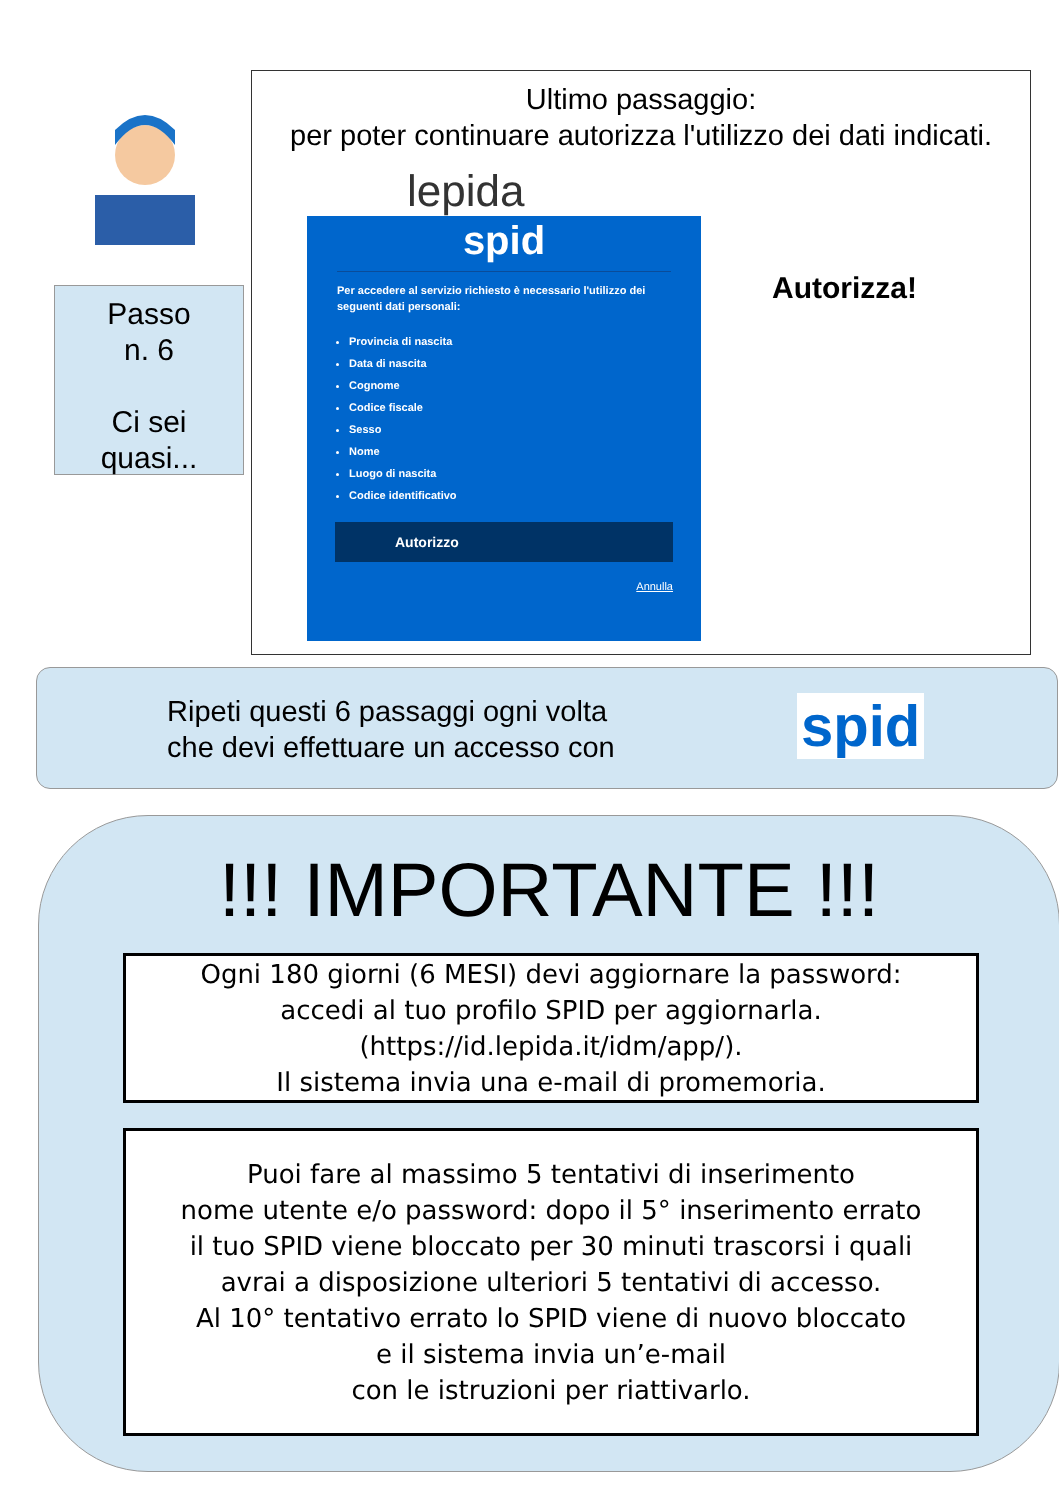Passo
n. 6
Ci sei
quasi...
Ultimo passaggio:
per poter continuare autorizza l'utilizzo dei dati indicati.
lepida
spid
Per accedere al servizio richiesto è necessario l'utilizzo dei seguenti dati personali:
Provincia di nascita
Data di nascita
Cognome
Codice fiscale
Sesso
Nome
Luogo di nascita
Codice identificativo
Autorizzo
Annulla
Autorizza!
Ripeti questi 6 passaggi ogni volta
che devi effettuare un accesso con
spid
!!! IMPORTANTE !!!
Ogni 180 giorni (6 MESI) devi aggiornare la password:
accedi al tuo profilo SPID per aggiornarla.
(https://id.lepida.it/idm/app/).
Il sistema invia una e-mail di promemoria.
Puoi fare al massimo 5 tentativi di inserimento
nome utente e/o password: dopo il 5° inserimento errato
il tuo SPID viene bloccato per 30 minuti trascorsi i quali
avrai a disposizione ulteriori 5 tentativi di accesso.
Al 10° tentativo errato lo SPID viene di nuovo bloccato
e il sistema invia un’e-mail
con le istruzioni per riattivarlo.